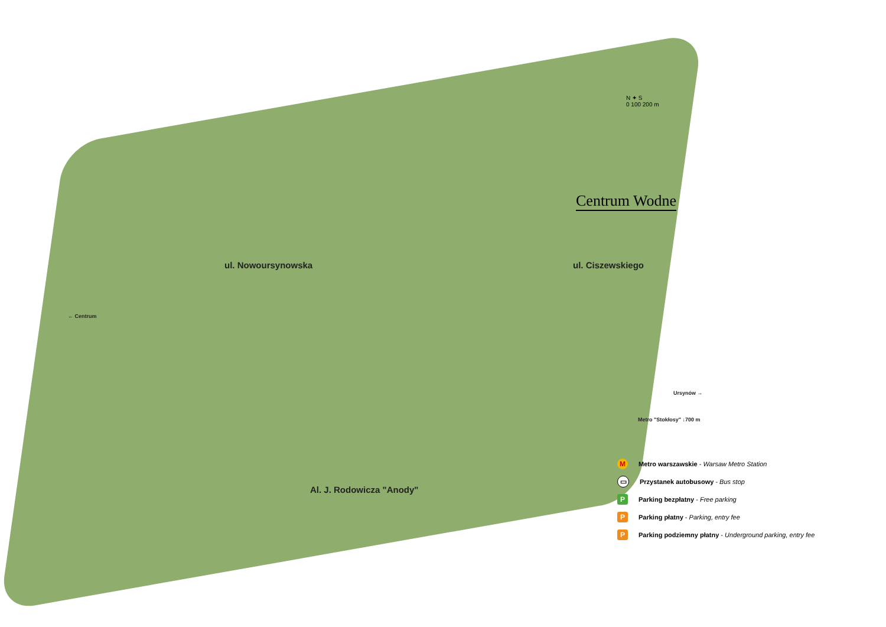N ✦ S
0 100 200 m
Centrum Wodne
ul. Nowoursynowska ul. Ciszewskiego
Al. J. Rodowicza "Anody"
← Centrum
Ursynów →
Metro "Stokłosy" ↓700 m
M Metro warszawskie - Warsaw Metro Station
▭ Przystanek autobusowy - Bus stop
P Parking bezpłatny - Free parking
P Parking płatny - Parking, entry fee
P Parking podziemny płatny - Underground parking, entry fee